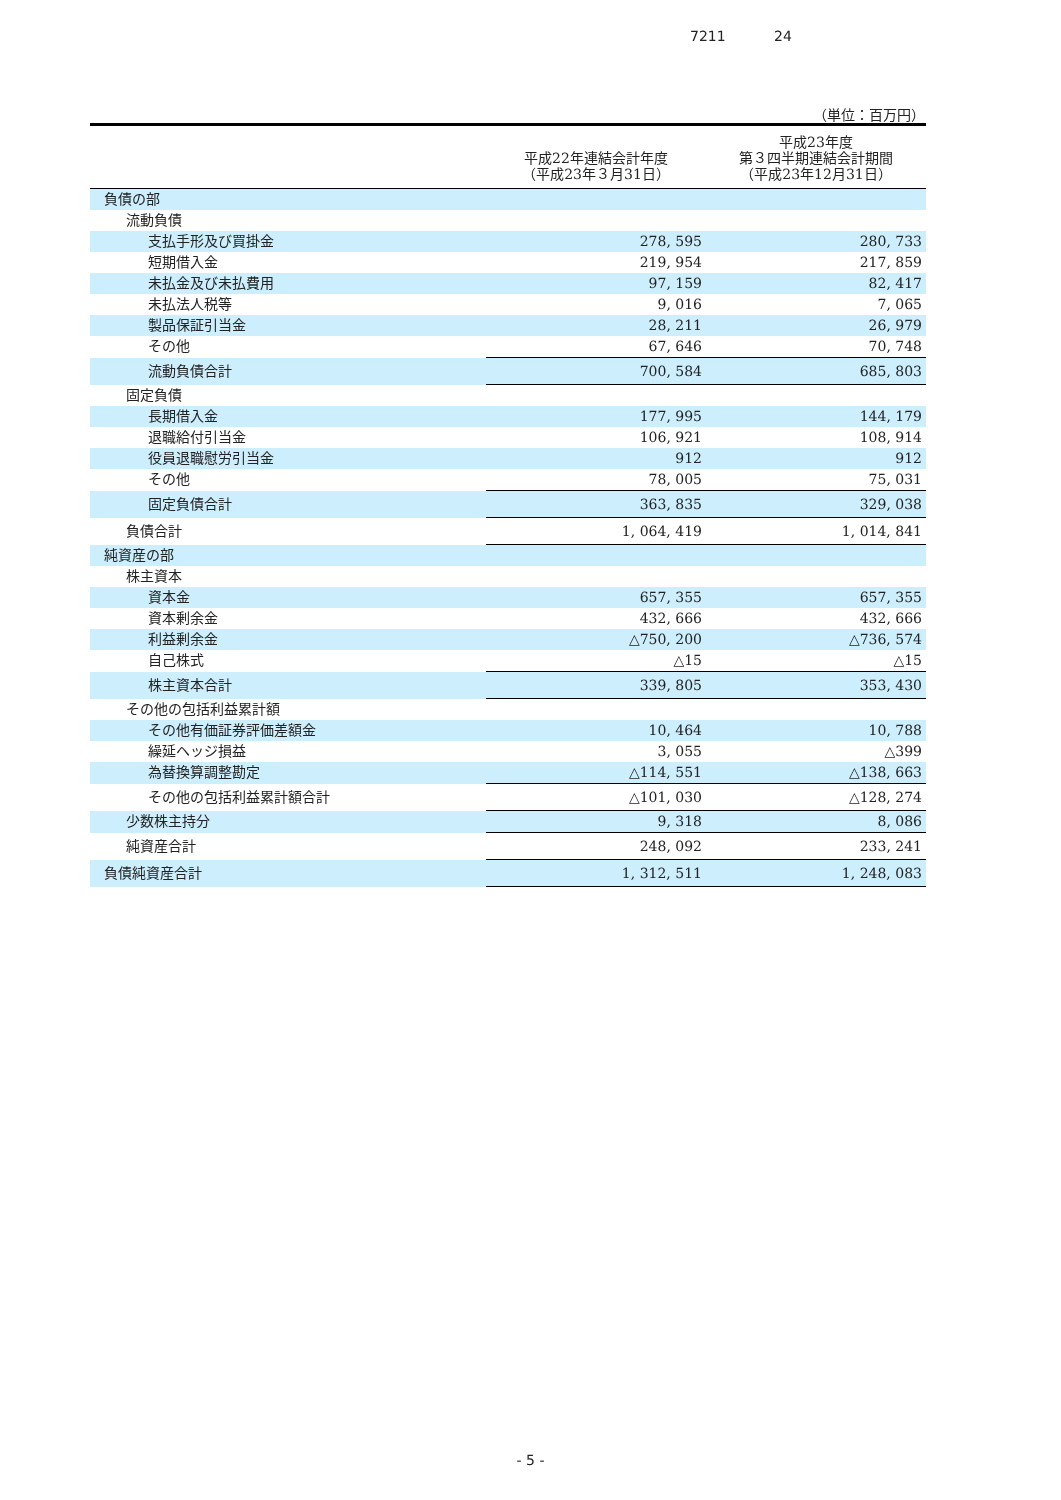7211 24
（単位：百万円）
| | 平成22年連結会計年度 （平成23年３月31日） | 平成23年度 第３四半期連結会計期間 （平成23年12月31日） |
| --- | --- | --- |
| 負債の部 | | |
| 流動負債 | | |
| 支払手形及び買掛金 | 278, 595 | 280, 733 |
| 短期借入金 | 219, 954 | 217, 859 |
| 未払金及び未払費用 | 97, 159 | 82, 417 |
| 未払法人税等 | 9, 016 | 7, 065 |
| 製品保証引当金 | 28, 211 | 26, 979 |
| その他 | 67, 646 | 70, 748 |
| 流動負債合計 | 700, 584 | 685, 803 |
| 固定負債 | | |
| 長期借入金 | 177, 995 | 144, 179 |
| 退職給付引当金 | 106, 921 | 108, 914 |
| 役員退職慰労引当金 | 912 | 912 |
| その他 | 78, 005 | 75, 031 |
| 固定負債合計 | 363, 835 | 329, 038 |
| 負債合計 | 1, 064, 419 | 1, 014, 841 |
| 純資産の部 | | |
| 株主資本 | | |
| 資本金 | 657, 355 | 657, 355 |
| 資本剰余金 | 432, 666 | 432, 666 |
| 利益剰余金 | △750, 200 | △736, 574 |
| 自己株式 | △15 | △15 |
| 株主資本合計 | 339, 805 | 353, 430 |
| その他の包括利益累計額 | | |
| その他有価証券評価差額金 | 10, 464 | 10, 788 |
| 繰延ヘッジ損益 | 3, 055 | △399 |
| 為替換算調整勘定 | △114, 551 | △138, 663 |
| その他の包括利益累計額合計 | △101, 030 | △128, 274 |
| 少数株主持分 | 9, 318 | 8, 086 |
| 純資産合計 | 248, 092 | 233, 241 |
| 負債純資産合計 | 1, 312, 511 | 1, 248, 083 |
- 5 -